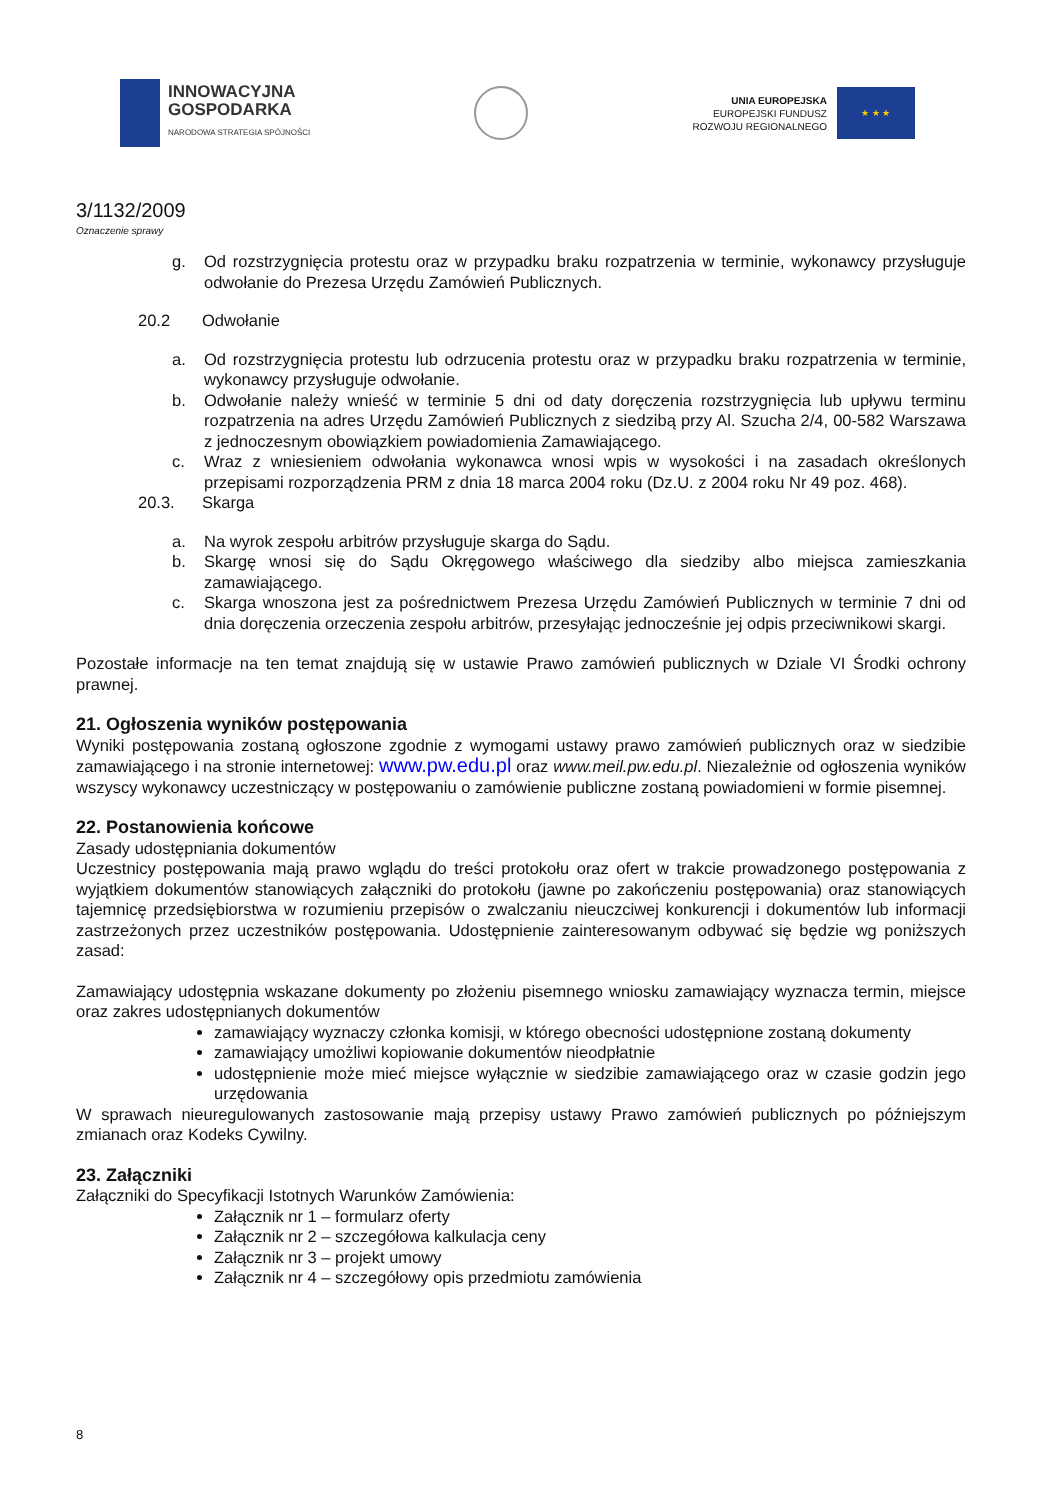INNOWACYJNA
GOSPODARKA
NARODOWA STRATEGIA SPÓJNOŚCI
UNIA EUROPEJSKA
EUROPEJSKI FUNDUSZ
ROZWOJU REGIONALNEGO
★ ★ ★
3/1132/2009
Oznaczenie sprawy
g. Od rozstrzygnięcia protestu oraz w przypadku braku rozpatrzenia w terminie, wykonawcy przysługuje odwołanie do Prezesa Urzędu Zamówień Publicznych.
20.2 Odwołanie
a. Od rozstrzygnięcia protestu lub odrzucenia protestu oraz w przypadku braku rozpatrzenia w terminie, wykonawcy przysługuje odwołanie.
b. Odwołanie należy wnieść w terminie 5 dni od daty doręczenia rozstrzygnięcia lub upływu terminu rozpatrzenia na adres Urzędu Zamówień Publicznych z siedzibą przy Al. Szucha 2/4, 00-582 Warszawa z jednoczesnym obowiązkiem powiadomienia Zamawiającego.
c. Wraz z wniesieniem odwołania wykonawca wnosi wpis w wysokości i na zasadach określonych przepisami rozporządzenia PRM z dnia 18 marca 2004 roku (Dz.U. z 2004 roku Nr 49 poz. 468).
20.3. Skarga
a. Na wyrok zespołu arbitrów przysługuje skarga do Sądu.
b. Skargę wnosi się do Sądu Okręgowego właściwego dla siedziby albo miejsca zamieszkania zamawiającego.
c. Skarga wnoszona jest za pośrednictwem Prezesa Urzędu Zamówień Publicznych w terminie 7 dni od dnia doręczenia orzeczenia zespołu arbitrów, przesyłając jednocześnie jej odpis przeciwnikowi skargi.
Pozostałe informacje na ten temat znajdują się w ustawie Prawo zamówień publicznych w Dziale VI Środki ochrony prawnej.
21. Ogłoszenia wyników postępowania
Wyniki postępowania zostaną ogłoszone zgodnie z wymogami ustawy prawo zamówień publicznych oraz w siedzibie zamawiającego i na stronie internetowej: www.pw.edu.pl oraz www.meil.pw.edu.pl. Niezależnie od ogłoszenia wyników wszyscy wykonawcy uczestniczący w postępowaniu o zamówienie publiczne zostaną powiadomieni w formie pisemnej.
22. Postanowienia końcowe
Zasady udostępniania dokumentów
Uczestnicy postępowania mają prawo wglądu do treści protokołu oraz ofert w trakcie prowadzonego postępowania z wyjątkiem dokumentów stanowiących załączniki do protokołu (jawne po zakończeniu postępowania) oraz stanowiących tajemnicę przedsiębiorstwa w rozumieniu przepisów o zwalczaniu nieuczciwej konkurencji i dokumentów lub informacji zastrzeżonych przez uczestników postępowania. Udostępnienie zainteresowanym odbywać się będzie wg poniższych zasad:
Zamawiający udostępnia wskazane dokumenty po złożeniu pisemnego wniosku zamawiający wyznacza termin, miejsce oraz zakres udostępnianych dokumentów
zamawiający wyznaczy członka komisji, w którego obecności udostępnione zostaną dokumenty
zamawiający umożliwi kopiowanie dokumentów nieodpłatnie
udostępnienie może mieć miejsce wyłącznie w siedzibie zamawiającego oraz w czasie godzin jego urzędowania
W sprawach nieuregulowanych zastosowanie mają przepisy ustawy Prawo zamówień publicznych po późniejszym zmianach oraz Kodeks Cywilny.
23. Załączniki
Załączniki do Specyfikacji Istotnych Warunków Zamówienia:
Załącznik nr 1 – formularz oferty
Załącznik nr 2 – szczegółowa kalkulacja ceny
Załącznik nr 3 – projekt umowy
Załącznik nr 4 – szczegółowy opis przedmiotu zamówienia
8